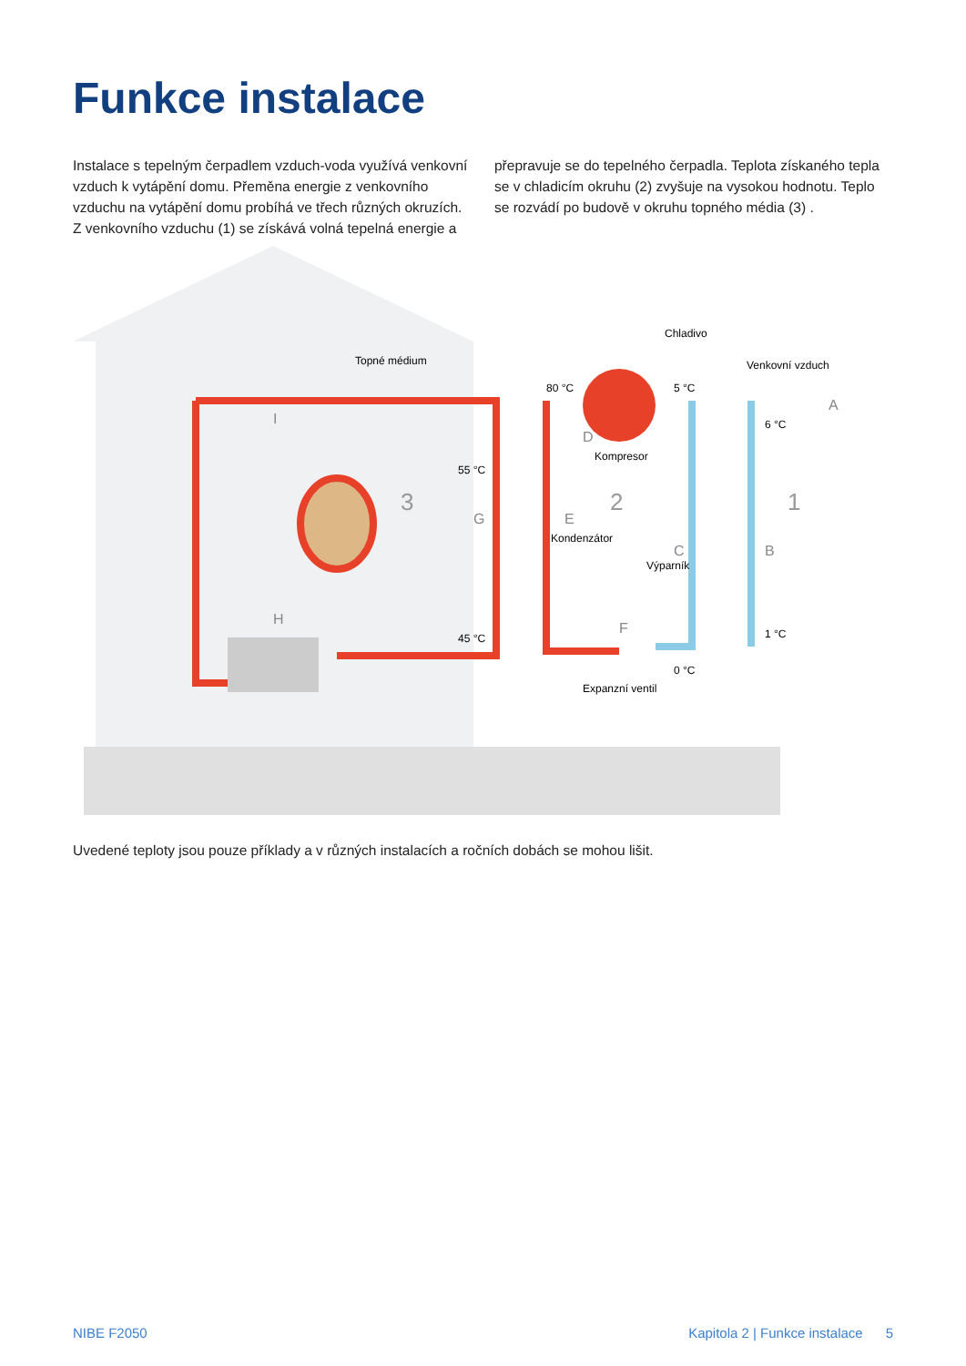Funkce instalace
Instalace s tepelným čerpadlem vzduch-voda využívá venkovní vzduch k vytápění domu. Přeměna energie z venkovního vzduchu na vytápění domu probíhá ve třech různých okruzích. Z venkovního vzduchu (1) se získává volná tepelná energie a přepravuje se do tepelného čerpadla. Teplota získaného tepla se v chladicím okruhu (2) zvyšuje na vysokou hodnotu. Teplo se rozvádí po budově v okruhu topného média (3) .
Topné médium
Chladivo
Venkovní vzduch
80 °C
5 °C
6 °C
Kompresor
55 °C
45 °C
Kondenzátor
Výparník
0 °C
1 °C
Expanzní ventil
3
2
1
I
H
G
E
D
C
B
A
F
Uvedené teploty jsou pouze příklady a v různých instalacích a ročních dobách se mohou lišit.
NIBE F2050 Kapitola 2 | Funkce instalace 5